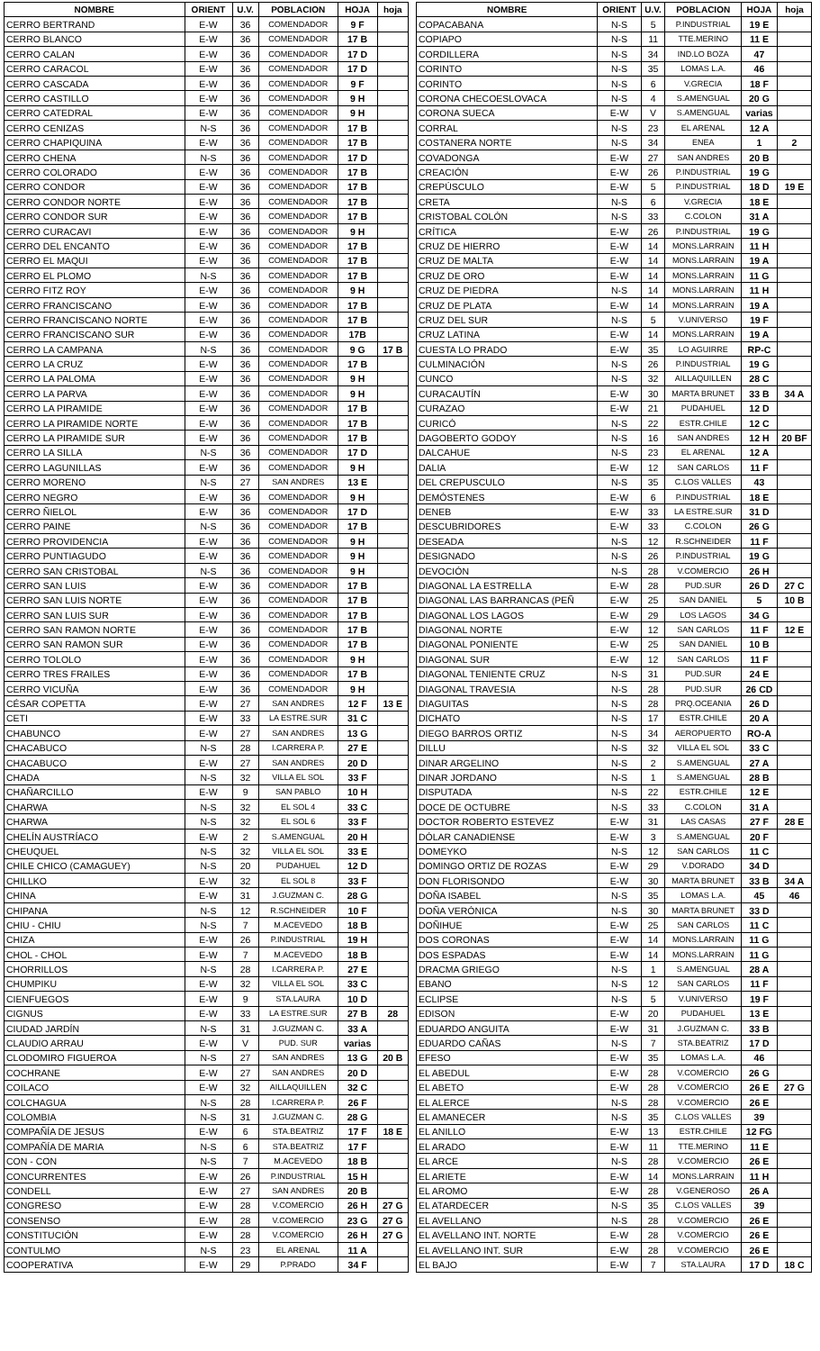| NOMBRE | ORIENT | U.V. | POBLACION | HOJA | hoja |
| --- | --- | --- | --- | --- | --- |
| CERRO BERTRAND | E-W | 36 | COMENDADOR | 9 F | |
| CERRO BLANCO | E-W | 36 | COMENDADOR | 17 B | |
| CERRO CALAN | E-W | 36 | COMENDADOR | 17 D | |
| CERRO CARACOL | E-W | 36 | COMENDADOR | 17 D | |
| CERRO CASCADA | E-W | 36 | COMENDADOR | 9 F | |
| CERRO CASTILLO | E-W | 36 | COMENDADOR | 9 H | |
| CERRO CATEDRAL | E-W | 36 | COMENDADOR | 9 H | |
| CERRO CENIZAS | N-S | 36 | COMENDADOR | 17 B | |
| CERRO CHAPIQUINA | E-W | 36 | COMENDADOR | 17 B | |
| CERRO CHENA | N-S | 36 | COMENDADOR | 17 D | |
| CERRO COLORADO | E-W | 36 | COMENDADOR | 17 B | |
| CERRO CONDOR | E-W | 36 | COMENDADOR | 17 B | |
| CERRO CONDOR NORTE | E-W | 36 | COMENDADOR | 17 B | |
| CERRO CONDOR SUR | E-W | 36 | COMENDADOR | 17 B | |
| CERRO CURACAVI | E-W | 36 | COMENDADOR | 9 H | |
| CERRO DEL ENCANTO | E-W | 36 | COMENDADOR | 17 B | |
| CERRO EL MAQUI | E-W | 36 | COMENDADOR | 17 B | |
| CERRO EL PLOMO | N-S | 36 | COMENDADOR | 17 B | |
| CERRO FITZ ROY | E-W | 36 | COMENDADOR | 9 H | |
| CERRO FRANCISCANO | E-W | 36 | COMENDADOR | 17 B | |
| CERRO FRANCISCANO NORTE | E-W | 36 | COMENDADOR | 17 B | |
| CERRO FRANCISCANO SUR | E-W | 36 | COMENDADOR | 17B | |
| CERRO LA CAMPANA | N-S | 36 | COMENDADOR | 9 G | 17 B |
| CERRO LA CRUZ | E-W | 36 | COMENDADOR | 17 B | |
| CERRO LA PALOMA | E-W | 36 | COMENDADOR | 9 H | |
| CERRO LA PARVA | E-W | 36 | COMENDADOR | 9 H | |
| CERRO LA PIRAMIDE | E-W | 36 | COMENDADOR | 17 B | |
| CERRO LA PIRAMIDE NORTE | E-W | 36 | COMENDADOR | 17 B | |
| CERRO LA PIRAMIDE SUR | E-W | 36 | COMENDADOR | 17 B | |
| CERRO LA SILLA | N-S | 36 | COMENDADOR | 17 D | |
| CERRO LAGUNILLAS | E-W | 36 | COMENDADOR | 9 H | |
| CERRO MORENO | N-S | 27 | SAN ANDRES | 13 E | |
| CERRO NEGRO | E-W | 36 | COMENDADOR | 9 H | |
| CERRO ÑIELOL | E-W | 36 | COMENDADOR | 17 D | |
| CERRO PAINE | N-S | 36 | COMENDADOR | 17 B | |
| CERRO PROVIDENCIA | E-W | 36 | COMENDADOR | 9 H | |
| CERRO PUNTIAGUDO | E-W | 36 | COMENDADOR | 9 H | |
| CERRO SAN CRISTOBAL | N-S | 36 | COMENDADOR | 9 H | |
| CERRO SAN LUIS | E-W | 36 | COMENDADOR | 17 B | |
| CERRO SAN LUIS NORTE | E-W | 36 | COMENDADOR | 17 B | |
| CERRO SAN LUIS SUR | E-W | 36 | COMENDADOR | 17 B | |
| CERRO SAN RAMON NORTE | E-W | 36 | COMENDADOR | 17 B | |
| CERRO SAN RAMON SUR | E-W | 36 | COMENDADOR | 17 B | |
| CERRO TOLOLO | E-W | 36 | COMENDADOR | 9 H | |
| CERRO TRES FRAILES | E-W | 36 | COMENDADOR | 17 B | |
| CERRO VICUÑA | E-W | 36 | COMENDADOR | 9 H | |
| CÉSAR COPETTA | E-W | 27 | SAN ANDRES | 12 F | 13 E |
| CETI | E-W | 33 | LA ESTRE.SUR | 31 C | |
| CHABUNCO | E-W | 27 | SAN ANDRES | 13 G | |
| CHACABUCO | N-S | 28 | I.CARRERA P. | 27 E | |
| CHACABUCO | E-W | 27 | SAN ANDRES | 20 D | |
| CHADA | N-S | 32 | VILLA EL SOL | 33 F | |
| CHAÑARCILLO | E-W | 9 | SAN PABLO | 10 H | |
| CHARWA | N-S | 32 | EL SOL 4 | 33 C | |
| CHARWA | N-S | 32 | EL SOL 6 | 33 F | |
| CHELÍN AUSTRÍACO | E-W | 2 | S.AMENGUAL | 20 H | |
| CHEUQUEL | N-S | 32 | VILLA EL SOL | 33 E | |
| CHILE CHICO (CAMAGUEY) | N-S | 20 | PUDAHUEL | 12 D | |
| CHILLKO | E-W | 32 | EL SOL 8 | 33 F | |
| CHINA | E-W | 31 | J.GUZMAN C. | 28 G | |
| CHIPANA | N-S | 12 | R.SCHNEIDER | 10 F | |
| CHIU - CHIU | N-S | 7 | M.ACEVEDO | 18 B | |
| CHIZA | E-W | 26 | P.INDUSTRIAL | 19 H | |
| CHOL - CHOL | E-W | 7 | M.ACEVEDO | 18 B | |
| CHORRILLOS | N-S | 28 | I.CARRERA P. | 27 E | |
| CHUMPIKU | E-W | 32 | VILLA EL SOL | 33 C | |
| CIENFUEGOS | E-W | 9 | STA.LAURA | 10 D | |
| CIGNUS | E-W | 33 | LA ESTRE.SUR | 27 B | 28 |
| CIUDAD JARDÍN | N-S | 31 | J.GUZMAN C. | 33 A | |
| CLAUDIO ARRAU | E-W | V | PUD. SUR | varias | |
| CLODOMIRO FIGUEROA | N-S | 27 | SAN ANDRES | 13 G | 20 B |
| COCHRANE | E-W | 27 | SAN ANDRES | 20 D | |
| COILACO | E-W | 32 | AILLAQUILLEN | 32 C | |
| COLCHAGUA | N-S | 28 | I.CARRERA P. | 26 F | |
| COLOMBIA | N-S | 31 | J.GUZMAN C. | 28 G | |
| COMPAÑÍA DE JESUS | E-W | 6 | STA.BEATRIZ | 17 F | 18 E |
| COMPAÑÍA DE MARIA | N-S | 6 | STA.BEATRIZ | 17 F | |
| CON - CON | N-S | 7 | M.ACEVEDO | 18 B | |
| CONCURRENTES | E-W | 26 | P.INDUSTRIAL | 15 H | |
| CONDELL | E-W | 27 | SAN ANDRES | 20 B | |
| CONGRESO | E-W | 28 | V.COMERCIO | 26 H | 27 G |
| CONSENSO | E-W | 28 | V.COMERCIO | 23 G | 27 G |
| CONSTITUCIÓN | E-W | 28 | V.COMERCIO | 26 H | 27 G |
| CONTULMO | N-S | 23 | EL ARENAL | 11 A | |
| COOPERATIVA | E-W | 29 | P.PRADO | 34 F | |
| NOMBRE | ORIENT | U.V. | POBLACION | HOJA | hoja |
| --- | --- | --- | --- | --- | --- |
| COPACABANA | N-S | 5 | P.INDUSTRIAL | 19 E | |
| COPIAPO | N-S | 11 | TTE.MERINO | 11 E | |
| CORDILLERA | N-S | 34 | IND.LO BOZA | 47 | |
| CORINTO | N-S | 35 | LOMAS L.A. | 46 | |
| CORINTO | N-S | 6 | V.GRECIA | 18 F | |
| CORONA CHECOESLOVACA | N-S | 4 | S.AMENGUAL | 20 G | |
| CORONA SUECA | E-W | V | S.AMENGUAL | varias | |
| CORRAL | N-S | 23 | EL ARENAL | 12 A | |
| COSTANERA NORTE | N-S | 34 | ENEA | 1 | 2 |
| COVADONGA | E-W | 27 | SAN ANDRES | 20 B | |
| CREACIÓN | E-W | 26 | P.INDUSTRIAL | 19 G | |
| CREPÚSCULO | E-W | 5 | P.INDUSTRIAL | 18 D | 19 E |
| CRETA | N-S | 6 | V.GRECIA | 18 E | |
| CRISTOBAL COLÓN | N-S | 33 | C.COLON | 31 A | |
| CRÍTICA | E-W | 26 | P.INDUSTRIAL | 19 G | |
| CRUZ DE HIERRO | E-W | 14 | MONS.LARRAIN | 11 H | |
| CRUZ DE MALTA | E-W | 14 | MONS.LARRAIN | 19 A | |
| CRUZ DE ORO | E-W | 14 | MONS.LARRAIN | 11 G | |
| CRUZ DE PIEDRA | N-S | 14 | MONS.LARRAIN | 11 H | |
| CRUZ DE PLATA | E-W | 14 | MONS.LARRAIN | 19 A | |
| CRUZ DEL SUR | N-S | 5 | V.UNIVERSO | 19 F | |
| CRUZ LATINA | E-W | 14 | MONS.LARRAIN | 19 A | |
| CUESTA LO PRADO | E-W | 35 | LO AGUIRRE | RP-C | |
| CULMINACIÓN | N-S | 26 | P.INDUSTRIAL | 19 G | |
| CUNCO | N-S | 32 | AILLAQUILLEN | 28 C | |
| CURACAUTÍN | E-W | 30 | MARTA BRUNET | 33 B | 34 A |
| CURAZAO | E-W | 21 | PUDAHUEL | 12 D | |
| CURICÓ | N-S | 22 | ESTR.CHILE | 12 C | |
| DAGOBERTO GODOY | N-S | 16 | SAN ANDRES | 12 H | 20 BF |
| DALCAHUE | N-S | 23 | EL ARENAL | 12 A | |
| DALIA | E-W | 12 | SAN CARLOS | 11 F | |
| DEL CREPUSCULO | N-S | 35 | C.LOS VALLES | 43 | |
| DEMÓSTENES | E-W | 6 | P.INDUSTRIAL | 18 E | |
| DENEB | E-W | 33 | LA ESTRE.SUR | 31 D | |
| DESCUBRIDORES | E-W | 33 | C.COLON | 26 G | |
| DESEADA | N-S | 12 | R.SCHNEIDER | 11 F | |
| DESIGNADO | N-S | 26 | P.INDUSTRIAL | 19 G | |
| DEVOCIÓN | N-S | 28 | V.COMERCIO | 26 H | |
| DIAGONAL LA ESTRELLA | E-W | 28 | PUD.SUR | 26 D | 27 C |
| DIAGONAL LAS BARRANCAS (PEÑ | E-W | 25 | SAN DANIEL | 5 | 10 B |
| DIAGONAL LOS LAGOS | E-W | 29 | LOS LAGOS | 34 G | |
| DIAGONAL NORTE | E-W | 12 | SAN CARLOS | 11 F | 12 E |
| DIAGONAL PONIENTE | E-W | 25 | SAN DANIEL | 10 B | |
| DIAGONAL SUR | E-W | 12 | SAN CARLOS | 11 F | |
| DIAGONAL TENIENTE CRUZ | N-S | 31 | PUD.SUR | 24 E | |
| DIAGONAL TRAVESIA | N-S | 28 | PUD.SUR | 26 CD | |
| DIAGUITAS | N-S | 28 | PRQ.OCEANIA | 26 D | |
| DICHATO | N-S | 17 | ESTR.CHILE | 20 A | |
| DIEGO BARROS ORTIZ | N-S | 34 | AEROPUERTO | RO-A | |
| DILLU | N-S | 32 | VILLA EL SOL | 33 C | |
| DINAR ARGELINO | N-S | 2 | S.AMENGUAL | 27 A | |
| DINAR JORDANO | N-S | 1 | S.AMENGUAL | 28 B | |
| DISPUTADA | N-S | 22 | ESTR.CHILE | 12 E | |
| DOCE DE OCTUBRE | N-S | 33 | C.COLON | 31 A | |
| DOCTOR ROBERTO ESTEVEZ | E-W | 31 | LAS CASAS | 27 F | 28 E |
| DÓLAR CANADIENSE | E-W | 3 | S.AMENGUAL | 20 F | |
| DOMEYKO | N-S | 12 | SAN CARLOS | 11 C | |
| DOMINGO ORTIZ DE ROZAS | E-W | 29 | V.DORADO | 34 D | |
| DON FLORISONDO | E-W | 30 | MARTA BRUNET | 33 B | 34 A |
| DOÑA ISABEL | N-S | 35 | LOMAS L.A. | 45 | 46 |
| DOÑA VERÓNICA | N-S | 30 | MARTA BRUNET | 33 D | |
| DOÑIHUE | E-W | 25 | SAN CARLOS | 11 C | |
| DOS CORONAS | E-W | 14 | MONS.LARRAIN | 11 G | |
| DOS ESPADAS | E-W | 14 | MONS.LARRAIN | 11 G | |
| DRACMA GRIEGO | N-S | 1 | S.AMENGUAL | 28 A | |
| EBANO | N-S | 12 | SAN CARLOS | 11 F | |
| ECLIPSE | N-S | 5 | V.UNIVERSO | 19 F | |
| EDISON | E-W | 20 | PUDAHUEL | 13 E | |
| EDUARDO ANGUITA | E-W | 31 | J.GUZMAN C. | 33 B | |
| EDUARDO CAÑAS | N-S | 7 | STA.BEATRIZ | 17 D | |
| EFESO | E-W | 35 | LOMAS L.A. | 46 | |
| EL ABEDUL | E-W | 28 | V.COMERCIO | 26 G | |
| EL ABETO | E-W | 28 | V.COMERCIO | 26 E | 27 G |
| EL ALERCE | N-S | 28 | V.COMERCIO | 26 E | |
| EL AMANECER | N-S | 35 | C.LOS VALLES | 39 | |
| EL ANILLO | E-W | 13 | ESTR.CHILE | 12 FG | |
| EL ARADO | E-W | 11 | TTE.MERINO | 11 E | |
| EL ARCE | N-S | 28 | V.COMERCIO | 26 E | |
| EL ARIETE | E-W | 14 | MONS.LARRAIN | 11 H | |
| EL AROMO | E-W | 28 | V.GENEROSO | 26 A | |
| EL ATARDECER | N-S | 35 | C.LOS VALLES | 39 | |
| EL AVELLANO | N-S | 28 | V.COMERCIO | 26 E | |
| EL AVELLANO INT. NORTE | E-W | 28 | V.COMERCIO | 26 E | |
| EL AVELLANO INT. SUR | E-W | 28 | V.COMERCIO | 26 E | |
| EL BAJO | E-W | 7 | STA.LAURA | 17 D | 18 C |